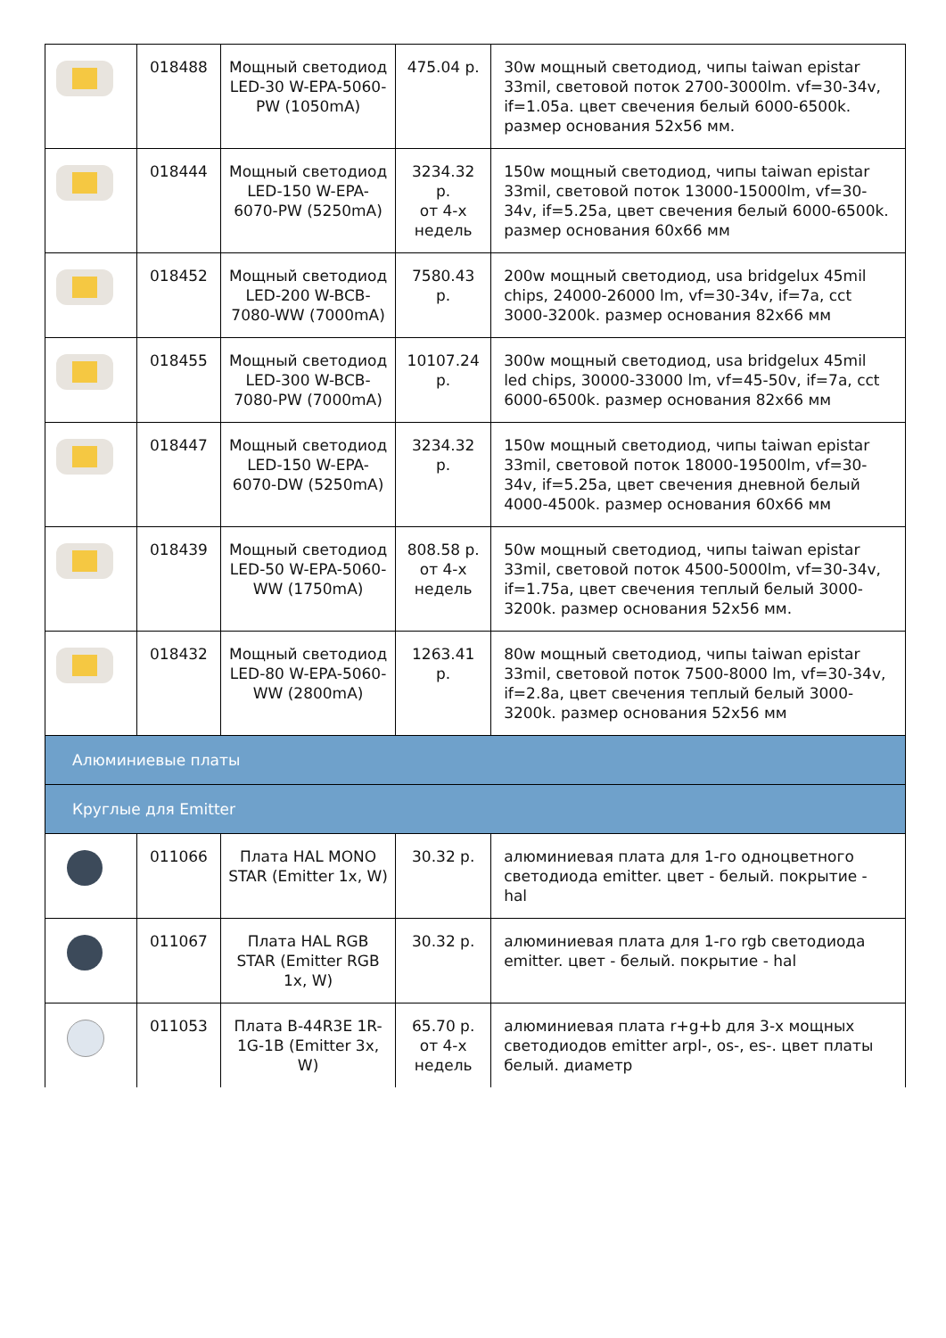| | 018488 | Мощный светодиод LED-30 W-EPA-5060-PW (1050mA) | 475.04 р. | 30w мощный светодиод, чипы taiwan epistar 33mil, световой поток 2700-3000lm. vf=30-34v, if=1.05a. цвет свечения белый 6000-6500k. размер основания 52x56 мм. |
| | 018444 | Мощный светодиод LED-150 W-EPA-6070-PW (5250mA) | 3234.32 р. от 4-х недель | 150w мощный светодиод, чипы taiwan epistar 33mil, световой поток 13000-15000lm, vf=30-34v, if=5.25a, цвет свечения белый 6000-6500k. размер основания 60x66 мм |
| | 018452 | Мощный светодиод LED-200 W-BCB-7080-WW (7000mA) | 7580.43 р. | 200w мощный светодиод, usa bridgelux 45mil chips, 24000-26000 lm, vf=30-34v, if=7a, cct 3000-3200k. размер основания 82x66 мм |
| | 018455 | Мощный светодиод LED-300 W-BCB-7080-PW (7000mA) | 10107.24 р. | 300w мощный светодиод, usa bridgelux 45mil led chips, 30000-33000 lm, vf=45-50v, if=7a, cct 6000-6500k. размер основания 82x66 мм |
| | 018447 | Мощный светодиод LED-150 W-EPA-6070-DW (5250mA) | 3234.32 р. | 150w мощный светодиод, чипы taiwan epistar 33mil, световой поток 18000-19500lm, vf=30-34v, if=5.25a, цвет свечения дневной белый 4000-4500k. размер основания 60x66 мм |
| | 018439 | Мощный светодиод LED-50 W-EPA-5060-WW (1750mA) | 808.58 р. от 4-х недель | 50w мощный светодиод, чипы taiwan epistar 33mil, световой поток 4500-5000lm, vf=30-34v, if=1.75a, цвет свечения теплый белый 3000-3200k. размер основания 52x56 мм. |
| | 018432 | Мощный светодиод LED-80 W-EPA-5060-WW (2800mA) | 1263.41 р. | 80w мощный светодиод, чипы taiwan epistar 33mil, световой поток 7500-8000 lm, vf=30-34v, if=2.8a, цвет свечения теплый белый 3000-3200k. размер основания 52x56 мм |
| Алюминиевые платы | | | | |
| Круглые для Emitter | | | | |
| | 011066 | Плата HAL MONO STAR (Emitter 1x, W) | 30.32 р. | алюминиевая плата для 1-го одноцветного светодиода emitter. цвет - белый. покрытие - hal |
| | 011067 | Плата HAL RGB STAR (Emitter RGB 1x, W) | 30.32 р. | алюминиевая плата для 1-го rgb светодиода emitter. цвет - белый. покрытие - hal |
| | 011053 | Плата B-44R3E 1R-1G-1B (Emitter 3x, W) | 65.70 р. от 4-х недель | алюминиевая плата r+g+b для 3-х мощных светодиодов emitter arpl-, os-, es-. цвет платы белый. диаметр |